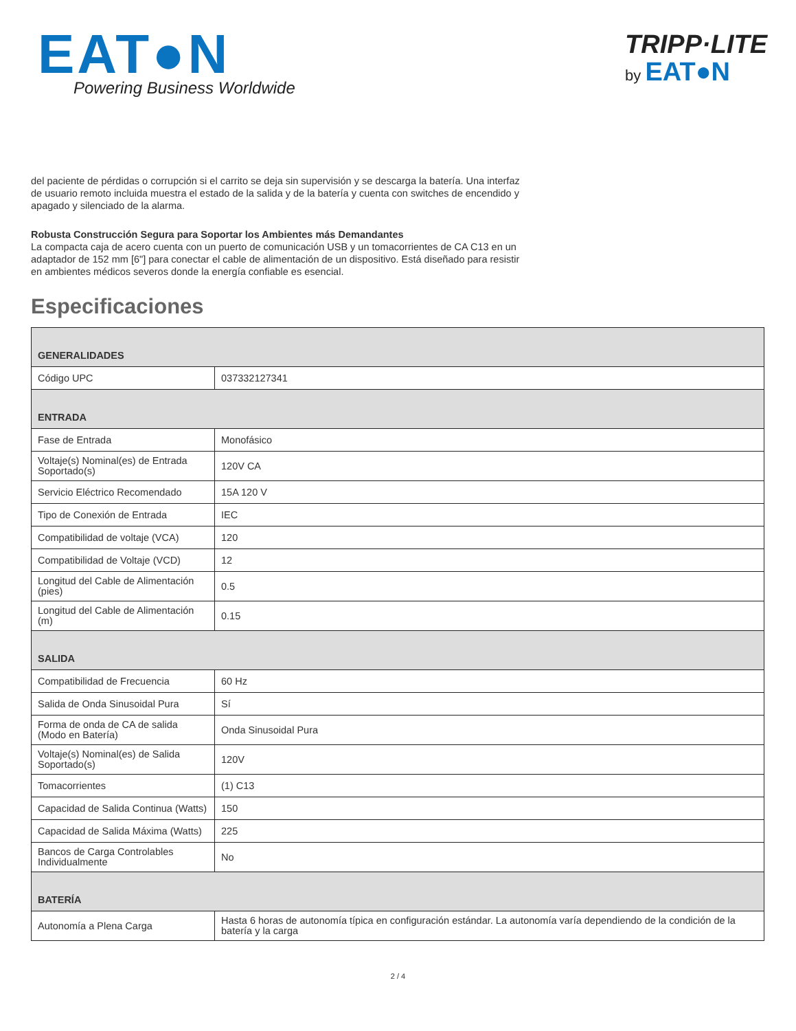EAT●N
Powering Business Worldwide
TRIPP·LITE
by EAT●N
del paciente de pérdidas o corrupción si el carrito se deja sin supervisión y se descarga la batería. Una interfaz de usuario remoto incluida muestra el estado de la salida y de la batería y cuenta con switches de encendido y apagado y silenciado de la alarma.
Robusta Construcción Segura para Soportar los Ambientes más Demandantes
La compacta caja de acero cuenta con un puerto de comunicación USB y un tomacorrientes de CA C13 en un adaptador de 152 mm [6"] para conectar el cable de alimentación de un dispositivo. Está diseñado para resistir en ambientes médicos severos donde la energía confiable es esencial.
Especificaciones
| GENERALIDADES | |
| Código UPC | 037332127341 |
| ENTRADA | |
| Fase de Entrada | Monofásico |
| Voltaje(s) Nominal(es) de Entrada Soportado(s) | 120V CA |
| Servicio Eléctrico Recomendado | 15A 120 V |
| Tipo de Conexión de Entrada | IEC |
| Compatibilidad de voltaje (VCA) | 120 |
| Compatibilidad de Voltaje (VCD) | 12 |
| Longitud del Cable de Alimentación (pies) | 0.5 |
| Longitud del Cable de Alimentación (m) | 0.15 |
| SALIDA | |
| Compatibilidad de Frecuencia | 60 Hz |
| Salida de Onda Sinusoidal Pura | Sí |
| Forma de onda de CA de salida (Modo en Batería) | Onda Sinusoidal Pura |
| Voltaje(s) Nominal(es) de Salida Soportado(s) | 120V |
| Tomacorrientes | (1) C13 |
| Capacidad de Salida Continua (Watts) | 150 |
| Capacidad de Salida Máxima (Watts) | 225 |
| Bancos de Carga Controlables Individualmente | No |
| BATERÍA | |
| Autonomía a Plena Carga | Hasta 6 horas de autonomía típica en configuración estándar. La autonomía varía dependiendo de la condición de la batería y la carga |
2 / 4